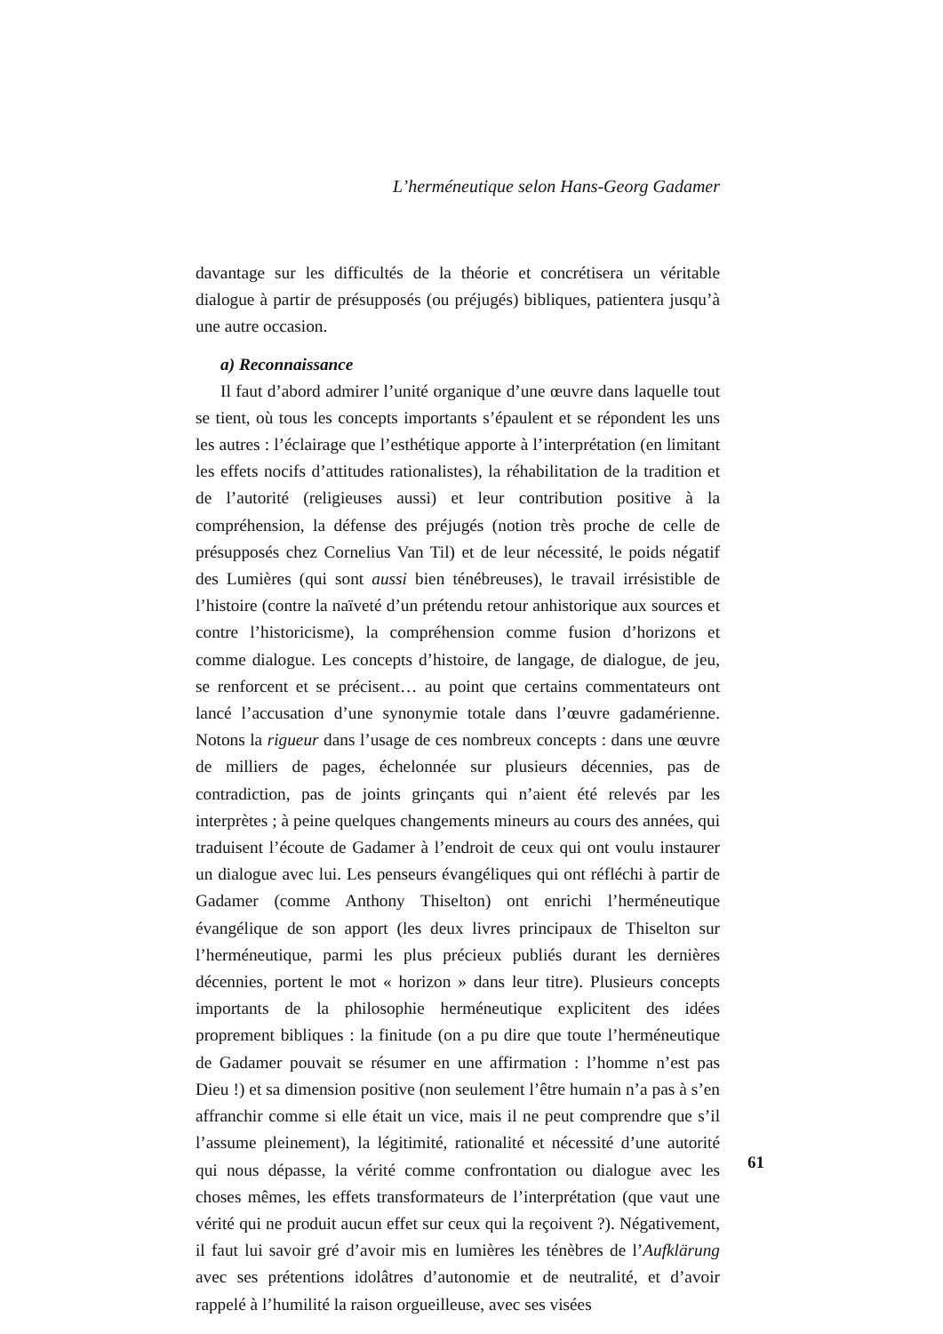L’herméneutique selon Hans-Georg Gadamer
davantage sur les difficultés de la théorie et concrétisera un véritable dialogue à partir de présupposés (ou préjugés) bibliques, patientera jusqu’à une autre occasion.
a) Reconnaissance
Il faut d’abord admirer l’unité organique d’une œuvre dans laquelle tout se tient, où tous les concepts importants s’épaulent et se répondent les uns les autres : l’éclairage que l’esthétique apporte à l’interprétation (en limitant les effets nocifs d’attitudes rationalistes), la réhabilitation de la tradition et de l’autorité (religieuses aussi) et leur contribution positive à la compréhension, la défense des préjugés (notion très proche de celle de présupposés chez Cornelius Van Til) et de leur nécessité, le poids négatif des Lumières (qui sont aussi bien ténébreuses), le travail irrésistible de l’histoire (contre la naïveté d’un prétendu retour anhistorique aux sources et contre l’historicisme), la compréhension comme fusion d’horizons et comme dialogue. Les concepts d’histoire, de langage, de dialogue, de jeu, se renforcent et se précisent… au point que certains commentateurs ont lancé l’accusation d’une synonymie totale dans l’œuvre gadamérienne. Notons la rigueur dans l’usage de ces nombreux concepts : dans une œuvre de milliers de pages, échelonnée sur plusieurs décennies, pas de contradiction, pas de joints grinçants qui n’aient été relevés par les interprètes ; à peine quelques changements mineurs au cours des années, qui traduisent l’écoute de Gadamer à l’endroit de ceux qui ont voulu instaurer un dialogue avec lui. Les penseurs évangéliques qui ont réfléchi à partir de Gadamer (comme Anthony Thiselton) ont enrichi l’herméneutique évangélique de son apport (les deux livres principaux de Thiselton sur l’herméneutique, parmi les plus précieux publiés durant les dernières décennies, portent le mot « horizon » dans leur titre). Plusieurs concepts importants de la philosophie herméneutique explicitent des idées proprement bibliques : la finitude (on a pu dire que toute l’herméneutique de Gadamer pouvait se résumer en une affirmation : l’homme n’est pas Dieu !) et sa dimension positive (non seulement l’être humain n’a pas à s’en affranchir comme si elle était un vice, mais il ne peut comprendre que s’il l’assume pleinement), la légitimité, rationalité et nécessité d’une autorité qui nous dépasse, la vérité comme confrontation ou dialogue avec les choses mêmes, les effets transformateurs de l’interprétation (que vaut une vérité qui ne produit aucun effet sur ceux qui la reçoivent ?). Négativement, il faut lui savoir gré d’avoir mis en lumières les ténèbres de l’Aufklärung avec ses prétentions idolâtres d’autonomie et de neutralité, et d’avoir rappelé à l’humilité la raison orgueilleuse, avec ses visées
61